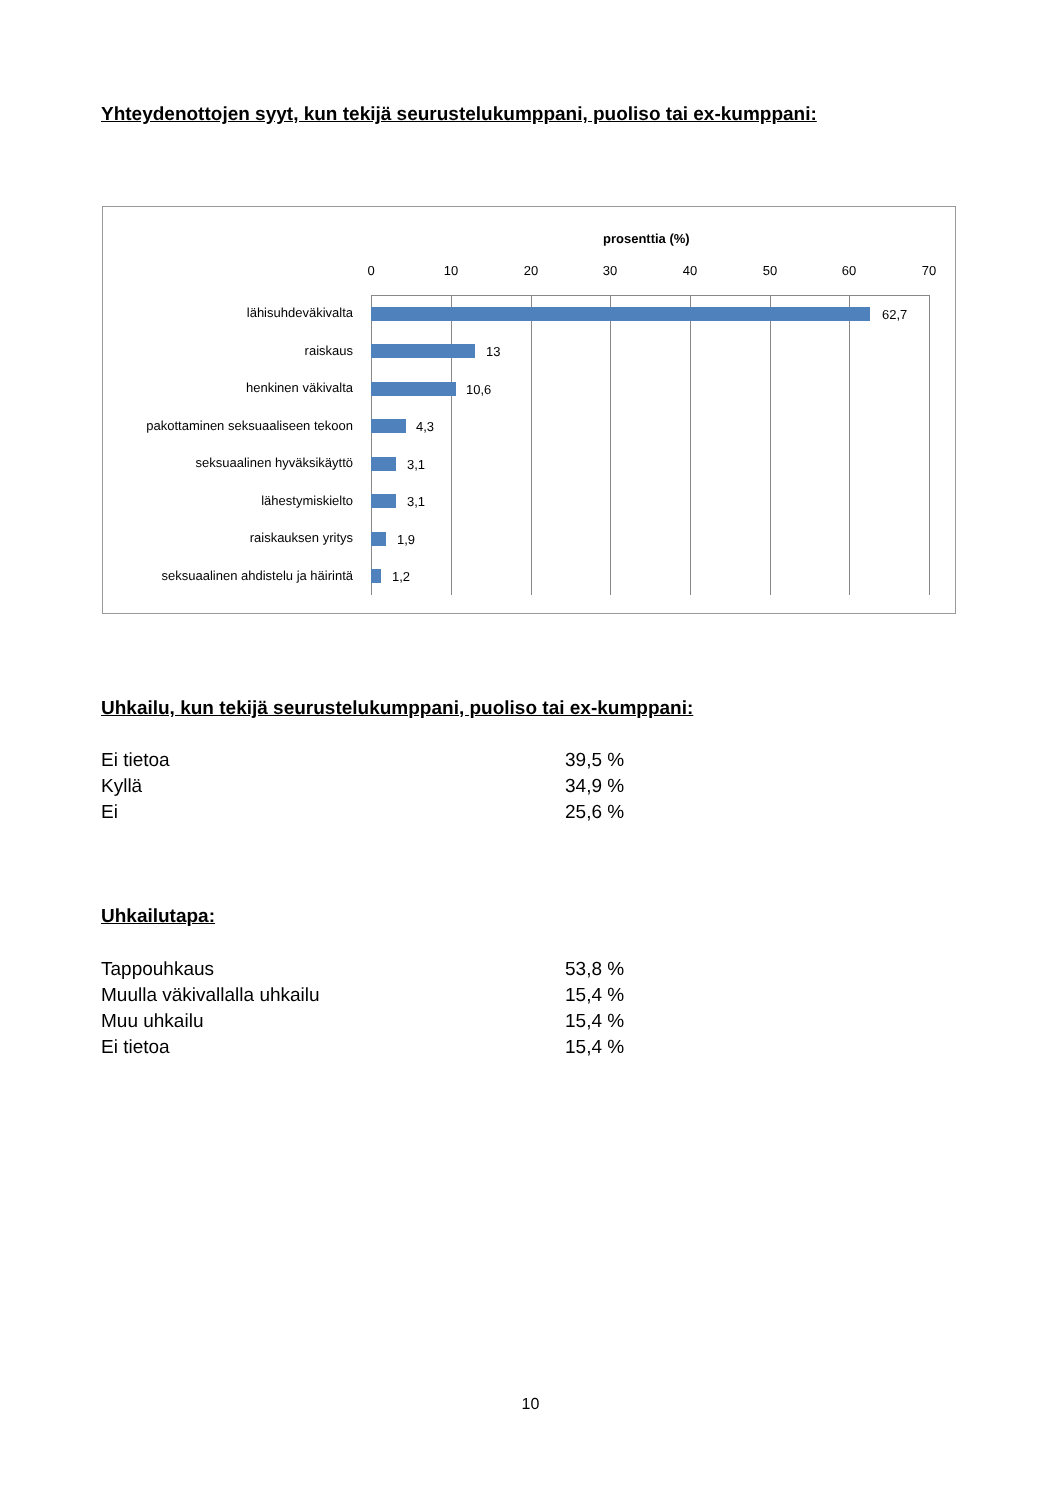Yhteydenottojen syyt, kun tekijä seurustelukumppani, puoliso tai ex-kumppani:
prosenttia (%)
0 10 20 30 40 50 60 70
lähisuhdeväkivalta 62,7
raiskaus 13
henkinen väkivalta 10,6
pakottaminen seksuaaliseen tekoon 4,3
seksuaalinen hyväksikäyttö 3,1
lähestymiskielto 3,1
raiskauksen yritys 1,9
seksuaalinen ahdistelu ja häirintä 1,2
Uhkailu, kun tekijä seurustelukumppani, puoliso tai ex-kumppani:
| Ei tietoa | 39,5 % |
| Kyllä | 34,9 % |
| Ei | 25,6 % |
Uhkailutapa:
| Tappouhkaus | 53,8 % |
| Muulla väkivallalla uhkailu | 15,4 % |
| Muu uhkailu | 15,4 % |
| Ei tietoa | 15,4 % |
10